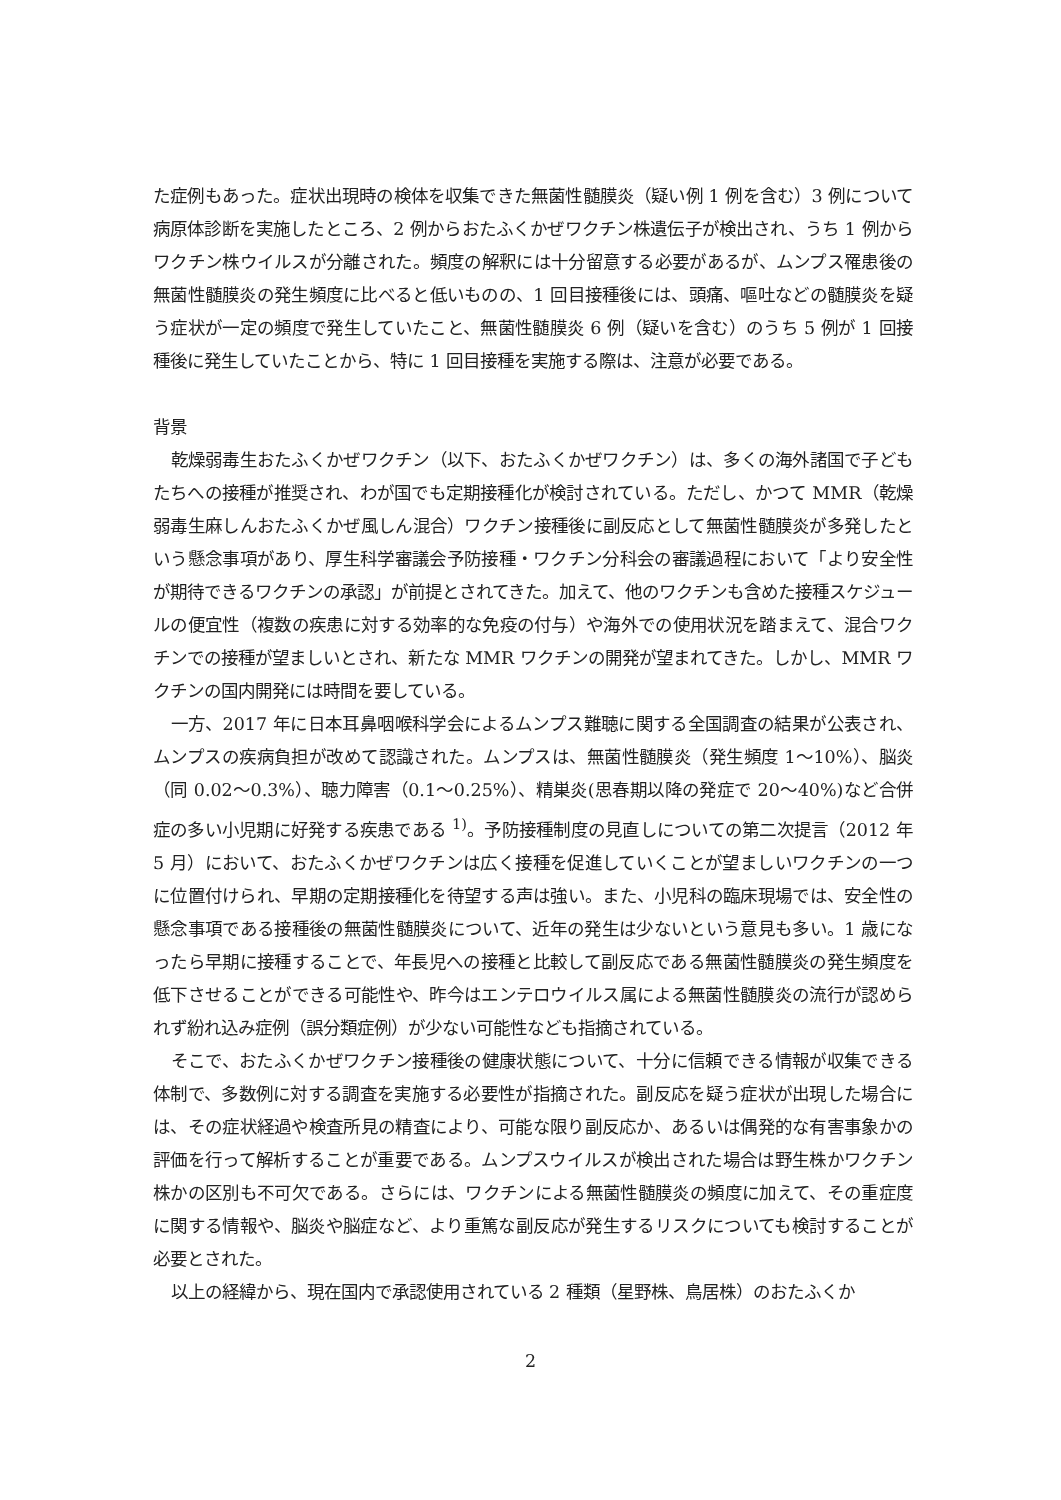た症例もあった。症状出現時の検体を収集できた無菌性髄膜炎（疑い例 1 例を含む）3 例について病原体診断を実施したところ、2 例からおたふくかぜワクチン株遺伝子が検出され、うち 1 例からワクチン株ウイルスが分離された。頻度の解釈には十分留意する必要があるが、ムンプス罹患後の無菌性髄膜炎の発生頻度に比べると低いものの、1 回目接種後には、頭痛、嘔吐などの髄膜炎を疑う症状が一定の頻度で発生していたこと、無菌性髄膜炎 6 例（疑いを含む）のうち 5 例が 1 回接種後に発生していたことから、特に 1 回目接種を実施する際は、注意が必要である。
背景
乾燥弱毒生おたふくかぜワクチン（以下、おたふくかぜワクチン）は、多くの海外諸国で子どもたちへの接種が推奨され、わが国でも定期接種化が検討されている。ただし、かつて MMR（乾燥弱毒生麻しんおたふくかぜ風しん混合）ワクチン接種後に副反応として無菌性髄膜炎が多発したという懸念事項があり、厚生科学審議会予防接種・ワクチン分科会の審議過程において「より安全性が期待できるワクチンの承認」が前提とされてきた。加えて、他のワクチンも含めた接種スケジュールの便宜性（複数の疾患に対する効率的な免疫の付与）や海外での使用状況を踏まえて、混合ワクチンでの接種が望ましいとされ、新たな MMR ワクチンの開発が望まれてきた。しかし、MMR ワクチンの国内開発には時間を要している。
一方、2017 年に日本耳鼻咽喉科学会によるムンプス難聴に関する全国調査の結果が公表され、ムンプスの疾病負担が改めて認識された。ムンプスは、無菌性髄膜炎（発生頻度 1～10%）、脳炎（同 0.02～0.3%）、聴力障害（0.1～0.25%）、精巣炎(思春期以降の発症で 20～40%)など合併症の多い小児期に好発する疾患である <sup>1)</sup>。予防接種制度の見直しについての第二次提言（2012 年 5 月）において、おたふくかぜワクチンは広く接種を促進していくことが望ましいワクチンの一つに位置付けられ、早期の定期接種化を待望する声は強い。また、小児科の臨床現場では、安全性の懸念事項である接種後の無菌性髄膜炎について、近年の発生は少ないという意見も多い。1 歳になったら早期に接種することで、年長児への接種と比較して副反応である無菌性髄膜炎の発生頻度を低下させることができる可能性や、昨今はエンテロウイルス属による無菌性髄膜炎の流行が認められず紛れ込み症例（誤分類症例）が少ない可能性なども指摘されている。
そこで、おたふくかぜワクチン接種後の健康状態について、十分に信頼できる情報が収集できる体制で、多数例に対する調査を実施する必要性が指摘された。副反応を疑う症状が出現した場合には、その症状経過や検査所見の精査により、可能な限り副反応か、あるいは偶発的な有害事象かの評価を行って解析することが重要である。ムンプスウイルスが検出された場合は野生株かワクチン株かの区別も不可欠である。さらには、ワクチンによる無菌性髄膜炎の頻度に加えて、その重症度に関する情報や、脳炎や脳症など、より重篤な副反応が発生するリスクについても検討することが必要とされた。
以上の経緯から、現在国内で承認使用されている 2 種類（星野株、鳥居株）のおたふくか
2